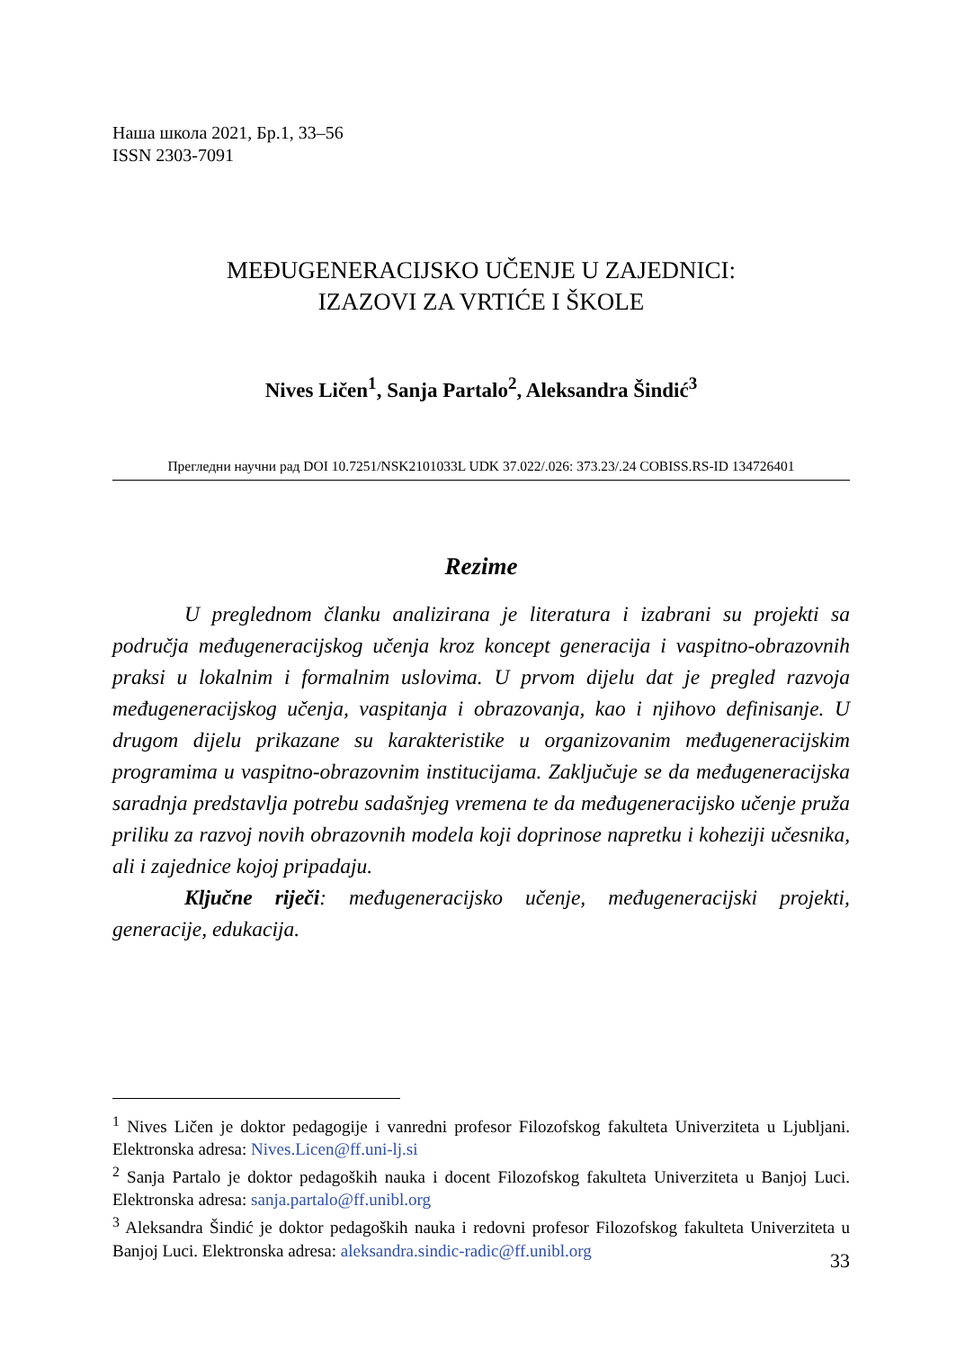Наша школа 2021, Бр.1, 33–56
ISSN 2303-7091
MEĐUGENERACIJSKO UČENJE U ZAJEDNICI:
IZAZOVI ZA VRTIĆE I ŠKOLE
Nives Ličen<sup>1</sup>, Sanja Partalo<sup>2</sup>, Aleksandra Šindić<sup>3</sup>
Прегледни научни рад DOI 10.7251/NSK2101033L UDK 37.022/.026: 373.23/.24 COBISS.RS-ID 134726401
Rezime
U preglednom članku analizirana je literatura i izabrani su projekti sa područja međugeneracijskog učenja kroz koncept generacija i vaspitno-obrazovnih praksi u lokalnim i formalnim uslovima. U prvom dijelu dat je pregled razvoja međugeneracijskog učenja, vaspitanja i obrazovanja, kao i njihovo definisanje. U drugom dijelu prikazane su karakteristike u organizovanim međugeneracijskim programima u vaspitno-obrazovnim institucijama. Zaključuje se da međugeneracijska saradnja predstavlja potrebu sadašnjeg vremena te da međugeneracijsko učenje pruža priliku za razvoj novih obrazovnih modela koji doprinose napretku i koheziji učesnika, ali i zajednice kojoj pripadaju.
Ključne riječi: međugeneracijsko učenje, međugeneracijski projekti, generacije, edukacija.
<sup>1</sup> Nives Ličen je doktor pedagogije i vanredni profesor Filozofskog fakulteta Univerziteta u Ljubljani. Elektronska adresa: Nives.Licen@ff.uni-lj.si
<sup>2</sup> Sanja Partalo je doktor pedagoških nauka i docent Filozofskog fakulteta Univerziteta u Banjoj Luci. Elektronska adresa: sanja.partalo@ff.unibl.org
<sup>3</sup> Aleksandra Šindić je doktor pedagoških nauka i redovni profesor Filozofskog fakulteta Univerziteta u Banjoj Luci. Elektronska adresa: aleksandra.sindic-radic@ff.unibl.org
33